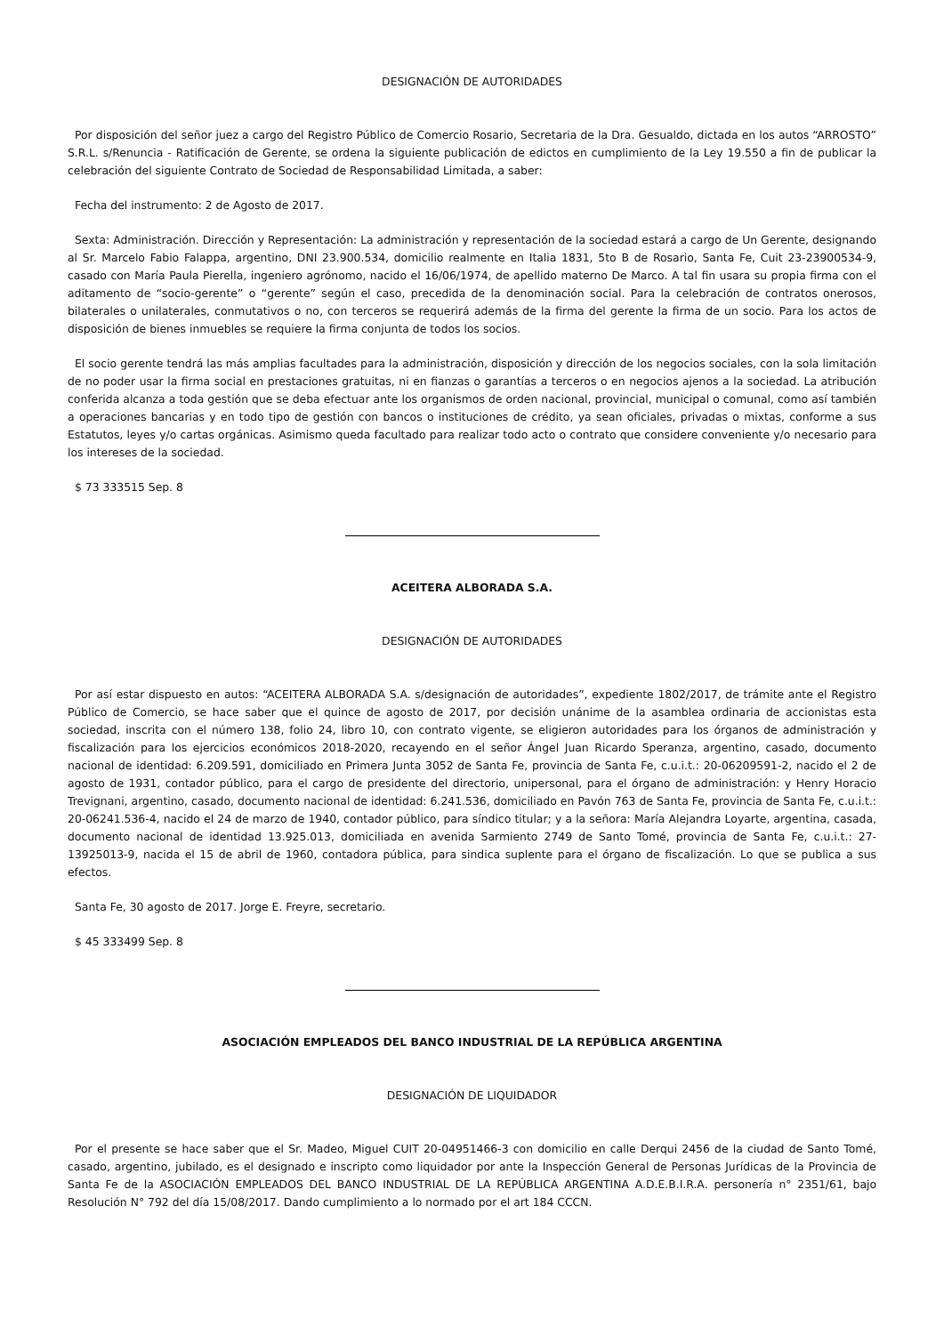DESIGNACIÓN DE AUTORIDADES
Por disposición del señor juez a cargo del Registro Público de Comercio Rosario, Secretaria de la Dra. Gesualdo, dictada en los autos “ARROSTO” S.R.L. s/Renuncia - Ratificación de Gerente, se ordena la siguiente publicación de edictos en cumplimiento de la Ley 19.550 a fin de publicar la celebración del siguiente Contrato de Sociedad de Responsabilidad Limitada, a saber:
Fecha del instrumento: 2 de Agosto de 2017.
Sexta: Administración. Dirección y Representación: La administración y representación de la sociedad estará a cargo de Un Gerente, designando al Sr. Marcelo Fabio Falappa, argentino, DNI 23.900.534, domicilio realmente en Italia 1831, 5to B de Rosario, Santa Fe, Cuit 23-23900534-9, casado con María Paula Pierella, ingeniero agrónomo, nacido el 16/06/1974, de apellido materno De Marco. A tal fin usara su propia firma con el aditamento de “socio-gerente” o “gerente” según el caso, precedida de la denominación social. Para la celebración de contratos onerosos, bilaterales o unilaterales, conmutativos o no, con terceros se requerirá además de la firma del gerente la firma de un socio. Para los actos de disposición de bienes inmuebles se requiere la firma conjunta de todos los socios.
El socio gerente tendrá las más amplias facultades para la administración, disposición y dirección de los negocios sociales, con la sola limitación de no poder usar la firma social en prestaciones gratuitas, ni en fianzas o garantías a terceros o en negocios ajenos a la sociedad. La atribución conferida alcanza a toda gestión que se deba efectuar ante los organismos de orden nacional, provincial, municipal o comunal, como así también a operaciones bancarias y en todo tipo de gestión con bancos o instituciones de crédito, ya sean oficiales, privadas o mixtas, conforme a sus Estatutos, leyes y/o cartas orgánicas. Asimismo queda facultado para realizar todo acto o contrato que considere conveniente y/o necesario para los intereses de la sociedad.
$ 73 333515 Sep. 8
ACEITERA ALBORADA S.A.
DESIGNACIÓN DE AUTORIDADES
Por así estar dispuesto en autos: “ACEITERA ALBORADA S.A. s/designación de autoridades”, expediente 1802/2017, de trámite ante el Registro Público de Comercio, se hace saber que el quince de agosto de 2017, por decisión unánime de la asamblea ordinaria de accionistas esta sociedad, inscrita con el número 138, folio 24, libro 10, con contrato vigente, se eligieron autoridades para los órganos de administración y fiscalización para los ejercicios económicos 2018-2020, recayendo en el señor Ángel Juan Ricardo Speranza, argentino, casado, documento nacional de identidad: 6.209.591, domiciliado en Primera Junta 3052 de Santa Fe, provincia de Santa Fe, c.u.i.t.: 20-06209591-2, nacido el 2 de agosto de 1931, contador público, para el cargo de presidente del directorio, unipersonal, para el órgano de administración: y Henry Horacio Trevignani, argentino, casado, documento nacional de identidad: 6.241.536, domiciliado en Pavón 763 de Santa Fe, provincia de Santa Fe, c.u.i.t.: 20-06241.536-4, nacido el 24 de marzo de 1940, contador público, para síndico titular; y a la señora: María Alejandra Loyarte, argentina, casada, documento nacional de identidad 13.925.013, domiciliada en avenida Sarmiento 2749 de Santo Tomé, provincia de Santa Fe, c.u.i.t.: 27-13925013-9, nacida el 15 de abril de 1960, contadora pública, para sindica suplente para el órgano de fiscalización. Lo que se publica a sus efectos.
Santa Fe, 30 agosto de 2017. Jorge E. Freyre, secretario.
$ 45 333499 Sep. 8
ASOCIACIÓN EMPLEADOS DEL BANCO INDUSTRIAL DE LA REPÚBLICA ARGENTINA
DESIGNACIÓN DE LIQUIDADOR
Por el presente se hace saber que el Sr. Madeo, Miguel CUIT 20-04951466-3 con domicilio en calle Derqui 2456 de la ciudad de Santo Tomé, casado, argentino, jubilado, es el designado e inscripto como liquidador por ante la Inspección General de Personas Jurídicas de la Provincia de Santa Fe de la ASOCIACIÓN EMPLEADOS DEL BANCO INDUSTRIAL DE LA REPÚBLICA ARGENTINA A.D.E.B.I.R.A. personería n° 2351/61, bajo Resolución N° 792 del día 15/08/2017. Dando cumplimiento a lo normado por el art 184 CCCN.